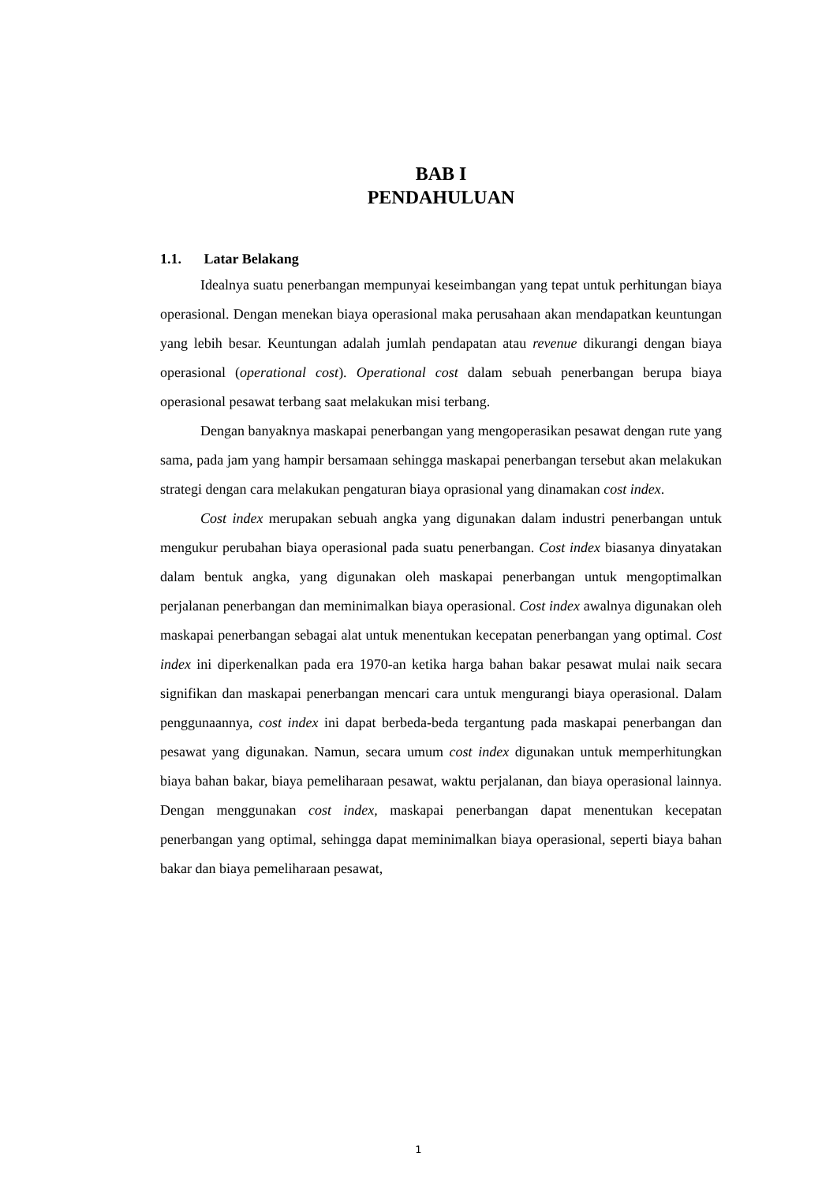BAB I
PENDAHULUAN
1.1. Latar Belakang
Idealnya suatu penerbangan mempunyai keseimbangan yang tepat untuk perhitungan biaya operasional. Dengan menekan biaya operasional maka perusahaan akan mendapatkan keuntungan yang lebih besar. Keuntungan adalah jumlah pendapatan atau revenue dikurangi dengan biaya operasional (operational cost). Operational cost dalam sebuah penerbangan berupa biaya operasional pesawat terbang saat melakukan misi terbang.
Dengan banyaknya maskapai penerbangan yang mengoperasikan pesawat dengan rute yang sama, pada jam yang hampir bersamaan sehingga maskapai penerbangan tersebut akan melakukan strategi dengan cara melakukan pengaturan biaya oprasional yang dinamakan cost index.
Cost index merupakan sebuah angka yang digunakan dalam industri penerbangan untuk mengukur perubahan biaya operasional pada suatu penerbangan. Cost index biasanya dinyatakan dalam bentuk angka, yang digunakan oleh maskapai penerbangan untuk mengoptimalkan perjalanan penerbangan dan meminimalkan biaya operasional. Cost index awalnya digunakan oleh maskapai penerbangan sebagai alat untuk menentukan kecepatan penerbangan yang optimal. Cost index ini diperkenalkan pada era 1970-an ketika harga bahan bakar pesawat mulai naik secara signifikan dan maskapai penerbangan mencari cara untuk mengurangi biaya operasional. Dalam penggunaannya, cost index ini dapat berbeda-beda tergantung pada maskapai penerbangan dan pesawat yang digunakan. Namun, secara umum cost index digunakan untuk memperhitungkan biaya bahan bakar, biaya pemeliharaan pesawat, waktu perjalanan, dan biaya operasional lainnya. Dengan menggunakan cost index, maskapai penerbangan dapat menentukan kecepatan penerbangan yang optimal, sehingga dapat meminimalkan biaya operasional, seperti biaya bahan bakar dan biaya pemeliharaan pesawat,
1